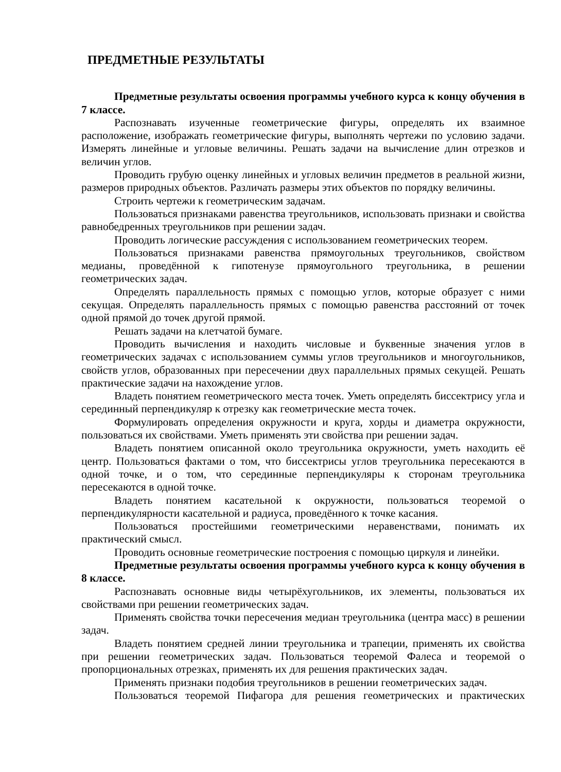ПРЕДМЕТНЫЕ РЕЗУЛЬТАТЫ
Предметные результаты освоения программы учебного курса к концу обучения в 7 классе.
Распознавать изученные геометрические фигуры, определять их взаимное расположение, изображать геометрические фигуры, выполнять чертежи по условию задачи. Измерять линейные и угловые величины. Решать задачи на вычисление длин отрезков и величин углов.
Проводить грубую оценку линейных и угловых величин предметов в реальной жизни, размеров природных объектов. Различать размеры этих объектов по порядку величины.
Строить чертежи к геометрическим задачам.
Пользоваться признаками равенства треугольников, использовать признаки и свойства равнобедренных треугольников при решении задач.
Проводить логические рассуждения с использованием геометрических теорем.
Пользоваться признаками равенства прямоугольных треугольников, свойством медианы, проведённой к гипотенузе прямоугольного треугольника, в решении геометрических задач.
Определять параллельность прямых с помощью углов, которые образует с ними секущая. Определять параллельность прямых с помощью равенства расстояний от точек одной прямой до точек другой прямой.
Решать задачи на клетчатой бумаге.
Проводить вычисления и находить числовые и буквенные значения углов в геометрических задачах с использованием суммы углов треугольников и многоугольников, свойств углов, образованных при пересечении двух параллельных прямых секущей. Решать практические задачи на нахождение углов.
Владеть понятием геометрического места точек. Уметь определять биссектрису угла и серединный перпендикуляр к отрезку как геометрические места точек.
Формулировать определения окружности и круга, хорды и диаметра окружности, пользоваться их свойствами. Уметь применять эти свойства при решении задач.
Владеть понятием описанной около треугольника окружности, уметь находить её центр. Пользоваться фактами о том, что биссектрисы углов треугольника пересекаются в одной точке, и о том, что серединные перпендикуляры к сторонам треугольника пересекаются в одной точке.
Владеть понятием касательной к окружности, пользоваться теоремой о перпендикулярности касательной и радиуса, проведённого к точке касания.
Пользоваться простейшими геометрическими неравенствами, понимать их практический смысл.
Проводить основные геометрические построения с помощью циркуля и линейки.
Предметные результаты освоения программы учебного курса к концу обучения в 8 классе.
Распознавать основные виды четырёхугольников, их элементы, пользоваться их свойствами при решении геометрических задач.
Применять свойства точки пересечения медиан треугольника (центра масс) в решении задач.
Владеть понятием средней линии треугольника и трапеции, применять их свойства при решении геометрических задач. Пользоваться теоремой Фалеса и теоремой о пропорциональных отрезках, применять их для решения практических задач.
Применять признаки подобия треугольников в решении геометрических задач.
Пользоваться теоремой Пифагора для решения геометрических и практических